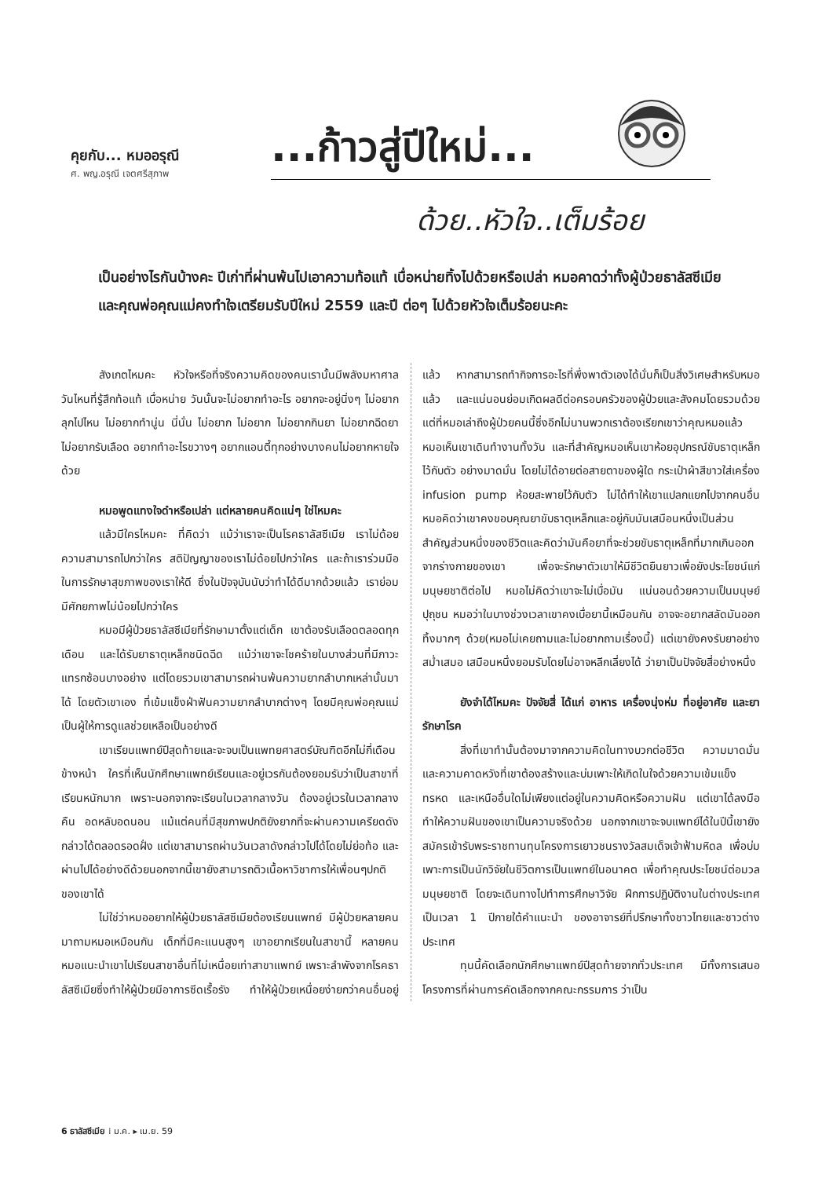คุยกับ... หมออรุณี
ศ. พญ.อรุณี เจตศรีสุภาพ
...ก้าวสู่ปีใหม่...
ด้วย..หัวใจ..เต็มร้อย
เป็นอย่างไรกันบ้างคะ ปีเก่าที่ผ่านพ้นไปเอาความท้อแท้ เบื่อหน่ายทิ้งไปด้วยหรือเปล่า หมอคาดว่าทั้งผู้ป่วยธาลัสซีเมียและคุณพ่อคุณแม่คงทำใจเตรียมรับปีใหม่ 2559 และปี ต่อๆ ไปด้วยหัวใจเต็มร้อยนะคะ
สังเกตไหมคะ หัวใจหรือที่จริงความคิดของคนเรานั้นมีพลังมหาศาล วันไหนที่รู้สึกท้อแท้ เบื่อหน่าย วันนั้นจะไม่อยากทำอะไร อยากจะอยู่นิ่งๆ ไม่อยากลุกไปไหน ไม่อยากทำนู่น นี่นั่น ไม่อยาก ไม่อยาก ไม่อยากกินยา ไม่อยากฉีดยา ไม่อยากรับเลือด อยากทำอะไรขวางๆ อยากแอนตี้ทุกอย่างบางคนไม่อยากหายใจด้วย
หมอพูดแทงใจดำหรือเปล่า แต่หลายคนคิดแน่ๆ ใช่ไหมคะ
แล้วมีใครไหมคะ ที่คิดว่า แม้ว่าเราจะเป็นโรคธาลัสซีเมีย เราไม่ด้อยความสามารถไปกว่าใคร สติปัญญาของเราไม่ด้อยไปกว่าใคร และถ้าเราร่วมมือในการรักษาสุขภาพของเราให้ดี ซึ่งในปัจจุบันนับว่าทำได้ดีมากด้วยแล้ว เราย่อมมีศักยภาพไม่น้อยไปกว่าใคร
หมอมีผู้ป่วยธาลัสซีเมียที่รักษามาตั้งแต่เด็ก เขาต้องรับเลือดตลอดทุกเดือน และได้รับยาธาตุเหล็กชนิดฉีด แม้ว่าเขาจะโชคร้ายในบางส่วนที่มีภาวะแทรกซ้อนบางอย่าง แต่โดยรวมเขาสามารถผ่านพ้นความยากลำบากเหล่านั้นมาได้ โดยตัวเขาเอง ที่เข้มแข็งฝ่าฟันความยากลำบากต่างๆ โดยมีคุณพ่อคุณแม่เป็นผู้ให้การดูแลช่วยเหลือเป็นอย่างดี
เขาเรียนแพทย์ปีสุดท้ายและจะจบเป็นแพทยศาสตร์บัณฑิตอีกไม่กี่เดือนข้างหน้า ใครที่เห็นนักศึกษาแพทย์เรียนและอยู่เวรกันต้องยอมรับว่าเป็นสาขาที่เรียนหนักมาก เพราะนอกจากจะเรียนในเวลากลางวัน ต้องอยู่เวรในเวลากลางคืน อดหลับอดนอน แม้แต่คนที่มีสุขภาพปกติยังยากที่จะผ่านความเครียดดังกล่าวได้ตลอดรอดฝั่ง แต่เขาสามารถผ่านวันเวลาดังกล่าวไปได้โดยไม่ย่อท้อ และผ่านไปได้อย่างดีด้วยนอกจากนี้เขายังสามารถติวเนื้อหาวิชาการให้เพื่อนๆปกติของเขาได้
ไม่ใช่ว่าหมออยากให้ผู้ป่วยธาลัสซีเมียต้องเรียนแพทย์ มีผู้ป่วยหลายคนมาถามหมอเหมือนกัน เด็กที่มีคะแนนสูงๆ เขาอยากเรียนในสาขานี้ หลายคนหมอแนะนำเขาไปเรียนสาขาอื่นที่ไม่เหนื่อยเท่าสาขาแพทย์ เพราะลำพังจากโรคธาลัสซีเมียซึ่งทำให้ผู้ป่วยมีอาการซีดเรื้อรัง ทำให้ผู้ป่วยเหนื่อยง่ายกว่าคนอื่นอยู่แล้ว หากสามารถทำกิจการอะไรที่พึ่งพาตัวเองได้นั่นก็เป็นสิ่งวิเศษสำหรับหมอแล้ว และแน่นอนย่อมเกิดผลดีต่อครอบครัวของผู้ป่วยและสังคมโดยรวมด้วย แต่ที่หมอเล่าถึงผู้ป่วยคนนี้ซึ่งอีกไม่นานพวกเราต้องเรียกเขาว่าคุณหมอแล้ว หมอเห็นเขาเดินทำงานทั้งวัน และที่สำคัญหมอเห็นเขาห้อยอุปกรณ์ขับธาตุเหล็กไว้กับตัว อย่างมาดมั่น โดยไม่ได้อายต่อสายตาของผู้ใด กระเป๋าผ้าสีขาวใส่เครื่อง infusion pump ห้อยสะพายไว้กับตัว ไม่ได้ทำให้เขาแปลกแยกไปจากคนอื่น หมอคิดว่าเขาคงขอบคุณยาขับธาตุเหล็กและอยู่กับมันเสมือนหนึ่งเป็นส่วนสำคัญส่วนหนึ่งของชีวิตและคิดว่ามันคือยาที่จะช่วยขับธาตุเหล็กที่มากเกินออกจากร่างกายของเขา เพื่อจะรักษาตัวเขาให้มีชีวิตยืนยาวเพื่อยังประโยชน์แก่มนุษยชาติต่อไป หมอไม่คิดว่าเขาจะไม่เบื่อมัน แน่นอนด้วยความเป็นมนุษย์ปุถุชน หมอว่าในบางช่วงเวลาเขาคงเบื่อยานี้เหมือนกัน อาจจะอยากสลัดมันออกทิ้งมากๆ ด้วย(หมอไม่เคยถามและไม่อยากถามเรื่องนี้) แต่เขายังคงรับยาอย่างสม่ำเสมอ เสมือนหนึ่งยอมรับโดยไม่อาจหลีกเลี่ยงได้ ว่ายาเป็นปัจจัยสี่อย่างหนึ่ง
ยังจำได้ไหมคะ ปัจจัยสี่ ได้แก่ อาหาร เครื่องนุ่งห่ม ที่อยู่อาศัย และยารักษาโรค
สิ่งที่เขาทำนั้นต้องมาจากความคิดในทางบวกต่อชีวิต ความมาดมั่น และความคาดหวังที่เขาต้องสร้างและบ่มเพาะให้เกิดในใจด้วยความเข้มแข็งทรหด และเหนืออื่นใดไม่เพียงแต่อยู่ในความคิดหรือความฝัน แต่เขาได้ลงมือทำให้ความฝันของเขาเป็นความจริงด้วย นอกจากเขาจะจบแพทย์ได้ในปีนี้เขายังสมัครเข้ารับพระราชทานทุนโครงการเยาวชนรางวัลสมเด็จเจ้าฟ้ามหิดล เพื่อบ่มเพาะการเป็นนักวิจัยในชีวิตการเป็นแพทย์ในอนาคต เพื่อทำคุณประโยชน์ต่อมวลมนุษยชาติ โดยจะเดินทางไปทำการศึกษาวิจัย ฝึกการปฏิบัติงานในต่างประเทศเป็นเวลา 1 ปีภายใต้คำแนะนำ ของอาจารย์ที่ปรึกษาทั้งชาวไทยและชาวต่างประเทศ
ทุนนี้คัดเลือกนักศึกษาแพทย์ปีสุดท้ายจากทั่วประเทศ มีทั้งการเสนอโครงการที่ผ่านการคัดเลือกจากคณะกรรมการ ว่าเป็น
6 ธาลัสซีเมีย ⁞ ม.ค. ▸ เม.ย. 59